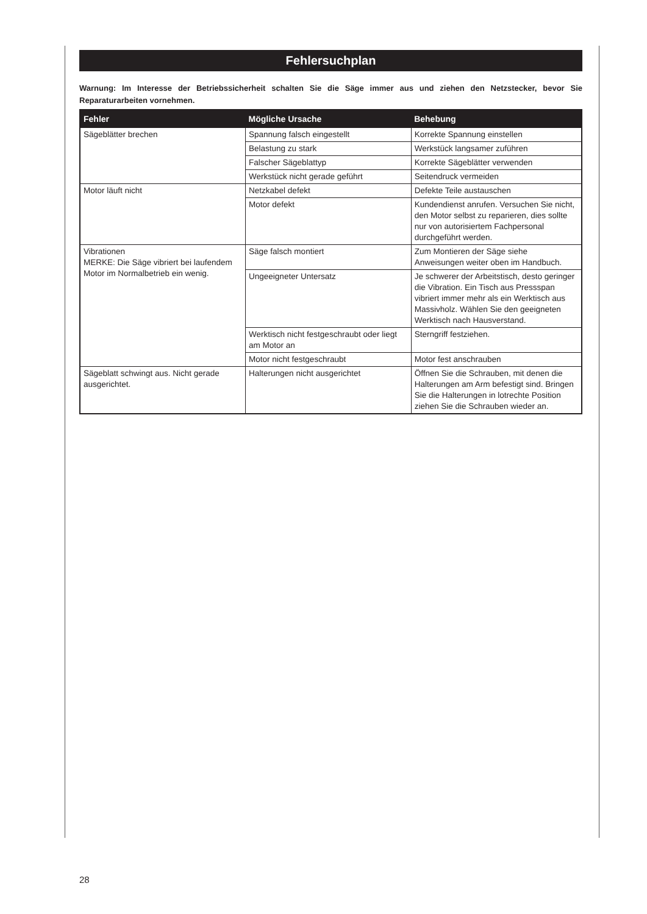Fehlersuchplan
Warnung: Im Interesse der Betriebssicherheit schalten Sie die Säge immer aus und ziehen den Netzstecker, bevor Sie Reparaturarbeiten vornehmen.
| Fehler | Mögliche Ursache | Behebung |
| --- | --- | --- |
| Sägeblätter brechen | Spannung falsch eingestellt | Korrekte Spannung einstellen |
| | Belastung zu stark | Werkstück langsamer zuführen |
| | Falscher Sägeblattyp | Korrekte Sägeblätter verwenden |
| | Werkstück nicht gerade geführt | Seitendruck vermeiden |
| Motor läuft nicht | Netzkabel defekt | Defekte Teile austauschen |
| | Motor defekt | Kundendienst anrufen. Versuchen Sie nicht, den Motor selbst zu reparieren, dies sollte nur von autorisiertem Fachpersonal durchgeführt werden. |
| Vibrationen MERKE: Die Säge vibriert bei laufendem Motor im Normalbetrieb ein wenig. | Säge falsch montiert | Zum Montieren der Säge siehe Anweisungen weiter oben im Handbuch. |
| | Ungeeigneter Untersatz | Je schwerer der Arbeitstisch, desto geringer die Vibration. Ein Tisch aus Pressspan vibriert immer mehr als ein Werktisch aus Massivholz. Wählen Sie den geeigneten Werktisch nach Hausverstand. |
| | Werktisch nicht festgeschraubt oder liegt am Motor an | Sterngriff festziehen. |
| | Motor nicht festgeschraubt | Motor fest anschrauben |
| Sägeblatt schwingt aus. Nicht gerade ausgerichtet. | Halterungen nicht ausgerichtet | Öffnen Sie die Schrauben, mit denen die Halterungen am Arm befestigt sind. Bringen Sie die Halterungen in lotrechte Position ziehen Sie die Schrauben wieder an. |
28